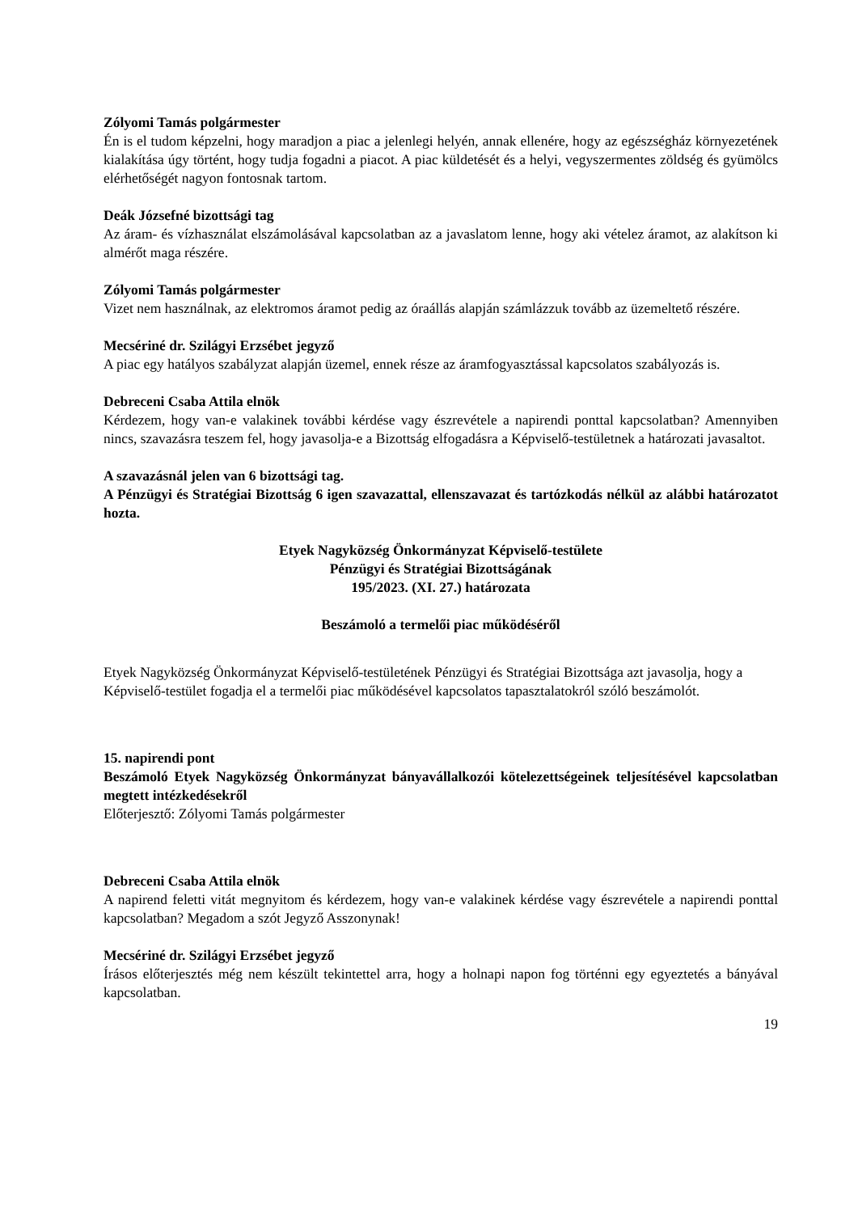Zólyomi Tamás polgármester
Én is el tudom képzelni, hogy maradjon a piac a jelenlegi helyén, annak ellenére, hogy az egészségház környezetének kialakítása úgy történt, hogy tudja fogadni a piacot. A piac küldetését és a helyi, vegyszermentes zöldség és gyümölcs elérhetőségét nagyon fontosnak tartom.
Deák Józsefné bizottsági tag
Az áram- és vízhasználat elszámolásával kapcsolatban az a javaslatom lenne, hogy aki vételez áramot, az alakítson ki almérőt maga részére.
Zólyomi Tamás polgármester
Vizet nem használnak, az elektromos áramot pedig az óraállás alapján számlázzuk tovább az üzemeltető részére.
Mecsériné dr. Szilágyi Erzsébet jegyző
A piac egy hatályos szabályzat alapján üzemel, ennek része az áramfogyasztással kapcsolatos szabályozás is.
Debreceni Csaba Attila elnök
Kérdezem, hogy van-e valakinek további kérdése vagy észrevétele a napirendi ponttal kapcsolatban? Amennyiben nincs, szavazásra teszem fel, hogy javasolja-e a Bizottság elfogadásra a Képviselő-testületnek a határozati javasaltot.
A szavazásnál jelen van 6 bizottsági tag.
A Pénzügyi és Stratégiai Bizottság 6 igen szavazattal, ellenszavazat és tartózkodás nélkül az alábbi határozatot hozta.
Etyek Nagyközség Önkormányzat Képviselő-testülete
Pénzügyi és Stratégiai Bizottságának
195/2023. (XI. 27.) határozata
Beszámoló a termelői piac működéséről
Etyek Nagyközség Önkormányzat Képviselő-testületének Pénzügyi és Stratégiai Bizottsága azt javasolja, hogy a Képviselő-testület fogadja el a termelői piac működésével kapcsolatos tapasztalatokról szóló beszámolót.
15. napirendi pont
Beszámoló Etyek Nagyközség Önkormányzat bányavállalkozói kötelezettségeinek teljesítésével kapcsolatban megtett intézkedésekről
Előterjesztő: Zólyomi Tamás polgármester
Debreceni Csaba Attila elnök
A napirend feletti vitát megnyitom és kérdezem, hogy van-e valakinek kérdése vagy észrevétele a napirendi ponttal kapcsolatban? Megadom a szót Jegyző Asszonynak!
Mecsériné dr. Szilágyi Erzsébet jegyző
Írásos előterjesztés még nem készült tekintettel arra, hogy a holnapi napon fog történni egy egyeztetés a bányával kapcsolatban.
19